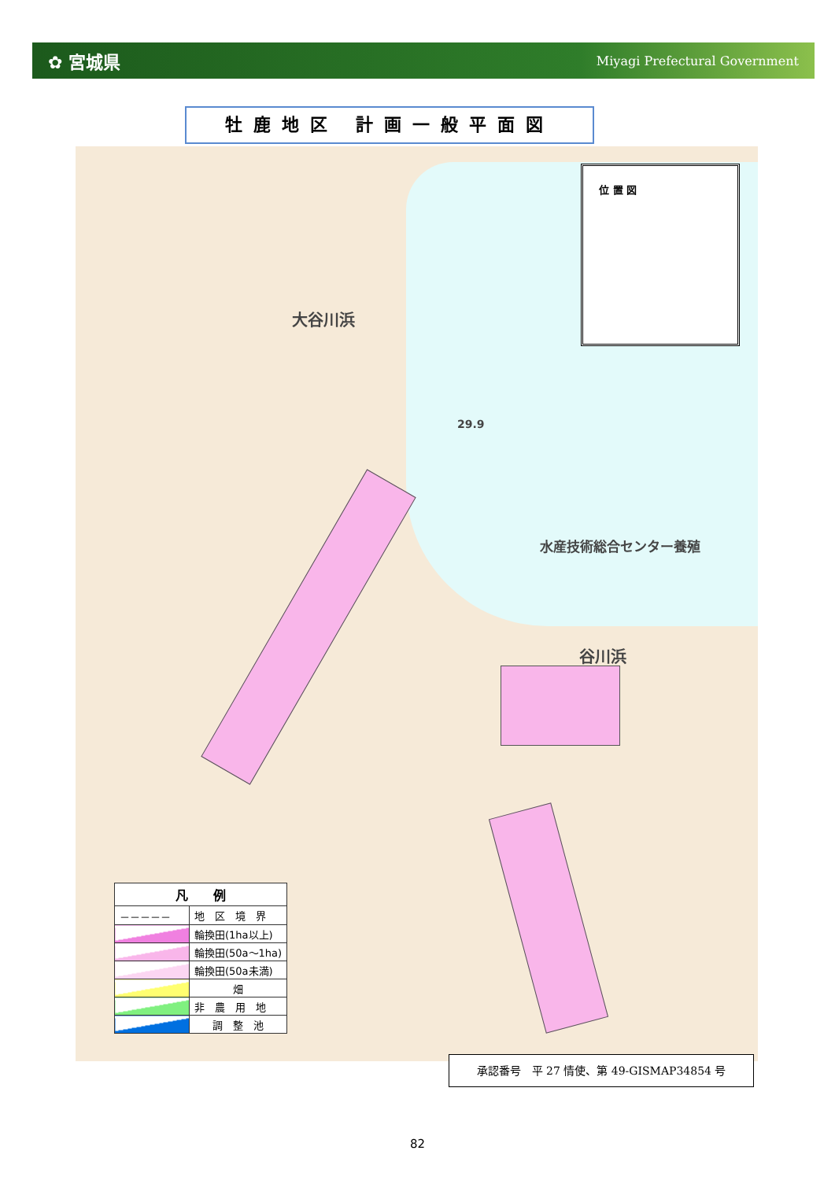✿ 宮城県 Miyagi Prefectural Government
牡鹿地区 計画一般平面図
大谷川浜
谷川浜
水産技術総合センター養殖
29.9
位 置 図
| 凡 例 | |
| --- | --- |
| －－－－－ | 地 区 境 界 |
| | 輪換田(1ha以上) |
| | 輪換田(50a～1ha) |
| | 輪換田(50a未満) |
| | 畑 |
| | 非 農 用 地 |
| | 調 整 池 |
承認番号　平 27 情使、第 49-GISMAP34854 号
82